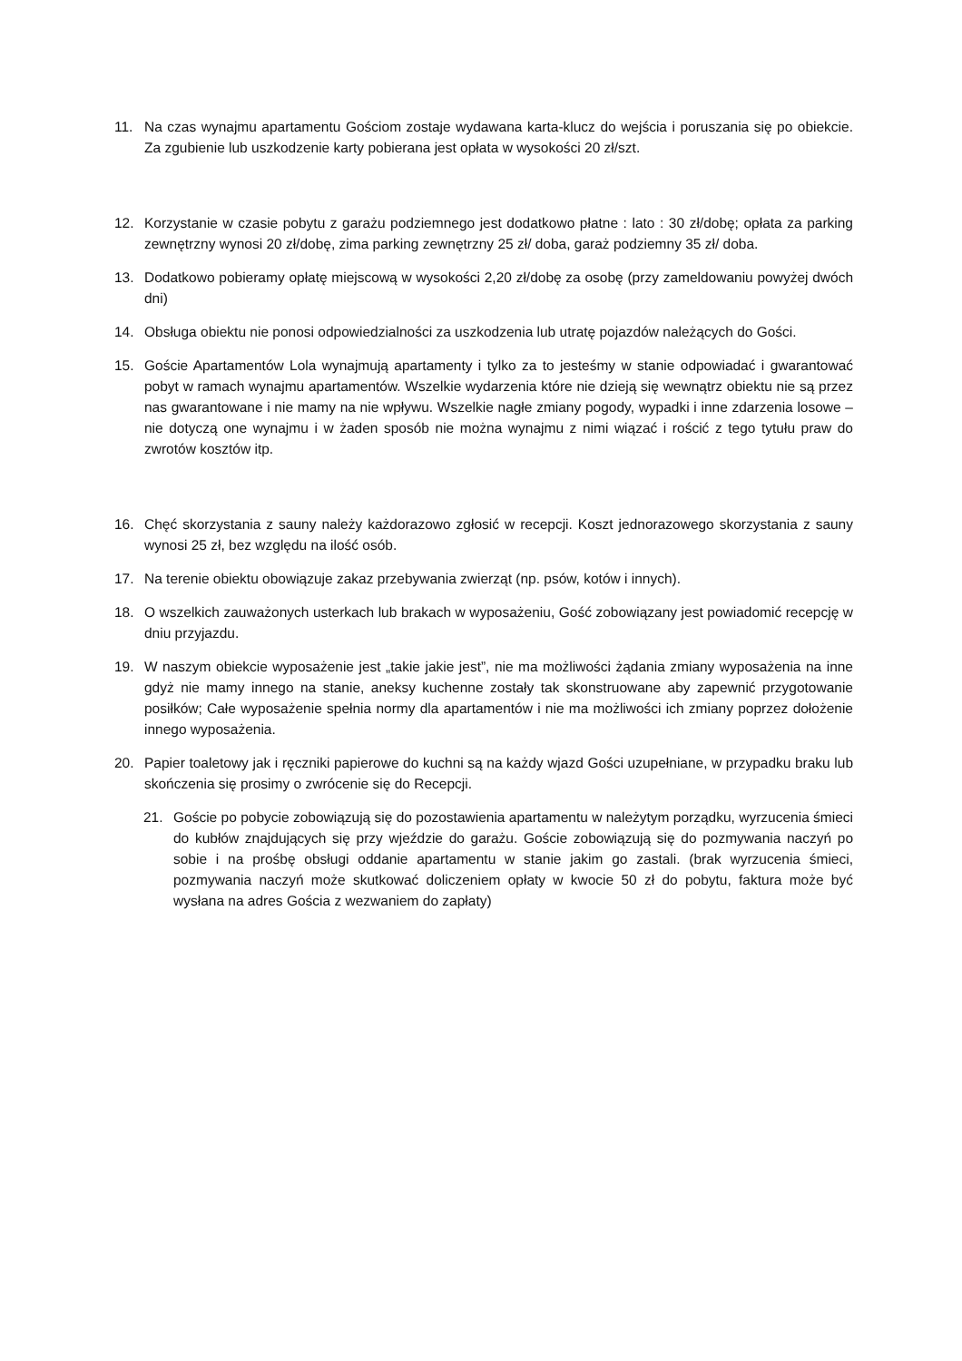11. Na czas wynajmu apartamentu Gościom zostaje wydawana karta-klucz do wejścia i poruszania się po obiekcie. Za zgubienie lub uszkodzenie karty pobierana jest opłata w wysokości 20 zł/szt.
12. Korzystanie w czasie pobytu z garażu podziemnego jest dodatkowo płatne : lato : 30 zł/dobę; opłata za parking zewnętrzny wynosi 20 zł/dobę, zima parking zewnętrzny 25 zł/ doba, garaż podziemny 35 zł/ doba.
13. Dodatkowo pobieramy opłatę miejscową w wysokości 2,20 zł/dobę za osobę (przy zameldowaniu powyżej dwóch dni)
14. Obsługa obiektu nie ponosi odpowiedzialności za uszkodzenia lub utratę pojazdów należących do Gości.
15. Goście Apartamentów Lola wynajmują apartamenty i tylko za to jesteśmy w stanie odpowiadać i gwarantować pobyt w ramach wynajmu apartamentów. Wszelkie wydarzenia które nie dzieją się wewnątrz obiektu nie są przez nas gwarantowane i nie mamy na nie wpływu. Wszelkie nagłe zmiany pogody, wypadki i inne zdarzenia losowe – nie dotyczą one wynajmu i w żaden sposób nie można wynajmu z nimi wiązać i rościć z tego tytułu praw do zwrotów kosztów itp.
16. Chęć skorzystania z sauny należy każdorazowo zgłosić w recepcji. Koszt jednorazowego skorzystania z sauny wynosi 25 zł, bez względu na ilość osób.
17. Na terenie obiektu obowiązuje zakaz przebywania zwierząt (np. psów, kotów i innych).
18. O wszelkich zauważonych usterkach lub brakach w wyposażeniu, Gość zobowiązany jest powiadomić recepcję w dniu przyjazdu.
19. W naszym obiekcie wyposażenie jest „takie jakie jest”, nie ma możliwości żądania zmiany wyposażenia na inne gdyż nie mamy innego na stanie, aneksy kuchenne zostały tak skonstruowane aby zapewnić przygotowanie posiłków; Całe wyposażenie spełnia normy dla apartamentów i nie ma możliwości ich zmiany poprzez dołożenie innego wyposażenia.
20. Papier toaletowy jak i ręczniki papierowe do kuchni są na każdy wjazd Gości uzupełniane, w przypadku braku lub skończenia się prosimy o zwrócenie się do Recepcji.
21. Goście po pobycie zobowiązują się do pozostawienia apartamentu w należytym porządku, wyrzucenia śmieci do kubłów znajdujących się przy wjeździe do garażu. Goście zobowiązują się do pozmywania naczyń po sobie i na prośbę obsługi oddanie apartamentu w stanie jakim go zastali. (brak wyrzucenia śmieci, pozmywania naczyń może skutkować doliczeniem opłaty w kwocie 50 zł do pobytu, faktura może być wysłana na adres Gościa z wezwaniem do zapłaty)